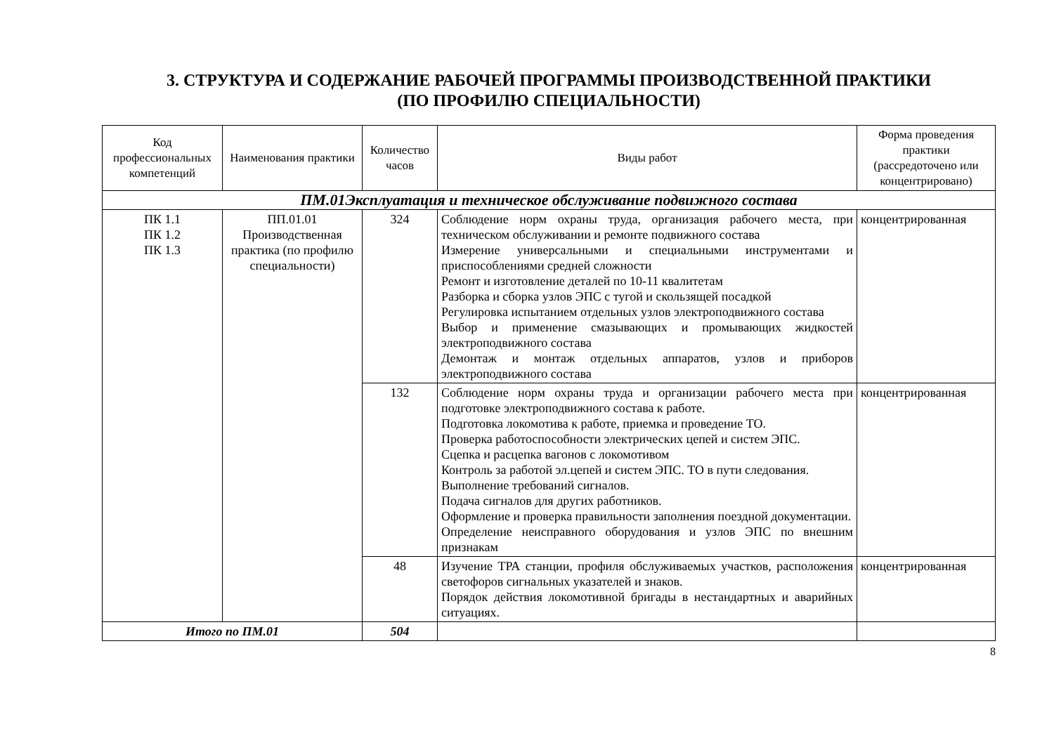3. СТРУКТУРА И СОДЕРЖАНИЕ РАБОЧЕЙ ПРОГРАММЫ ПРОИЗВОДСТВЕННОЙ ПРАКТИКИ
(ПО ПРОФИЛЮ СПЕЦИАЛЬНОСТИ)
| Код профессиональных компетенций | Наименования практики | Количество часов | Виды работ | Форма проведения практики (рассредоточено или концентрировано) |
| --- | --- | --- | --- | --- |
| ПМ.01Эксплуатация и техническое обслуживание подвижного состава | | | | |
| ПК 1.1 ПК 1.2 ПК 1.3 | ПП.01.01 Производственная практика (по профилю специальности) | 324 | Соблюдение норм охраны труда, организация рабочего места, при техническом обслуживании и ремонте подвижного состава Измерение универсальными и специальными инструментами и приспособлениями средней сложности Ремонт и изготовление деталей по 10-11 квалитетам Разборка и сборка узлов ЭПС с тугой и скользящей посадкой Регулировка испытанием отдельных узлов электроподвижного состава Выбор и применение смазывающих и промывающих жидкостей электроподвижного состава Демонтаж и монтаж отдельных аппаратов, узлов и приборов электроподвижного состава | концентрированная |
| | | 132 | Соблюдение норм охраны труда и организации рабочего места при подготовке электроподвижного состава к работе. Подготовка локомотива к работе, приемка и проведение ТО. Проверка работоспособности электрических цепей и систем ЭПС. Сцепка и расцепка вагонов с локомотивом Контроль за работой эл.цепей и систем ЭПС. ТО в пути следования. Выполнение требований сигналов. Подача сигналов для других работников. Оформление и проверка правильности заполнения поездной документации. Определение неисправного оборудования и узлов ЭПС по внешним признакам | концентрированная |
| | | 48 | Изучение ТРА станции, профиля обслуживаемых участков, расположения светофоров сигнальных указателей и знаков. Порядок действия локомотивной бригады в нестандартных и аварийных ситуациях. | концентрированная |
| Итого по ПМ.01 | | 504 | | |
8